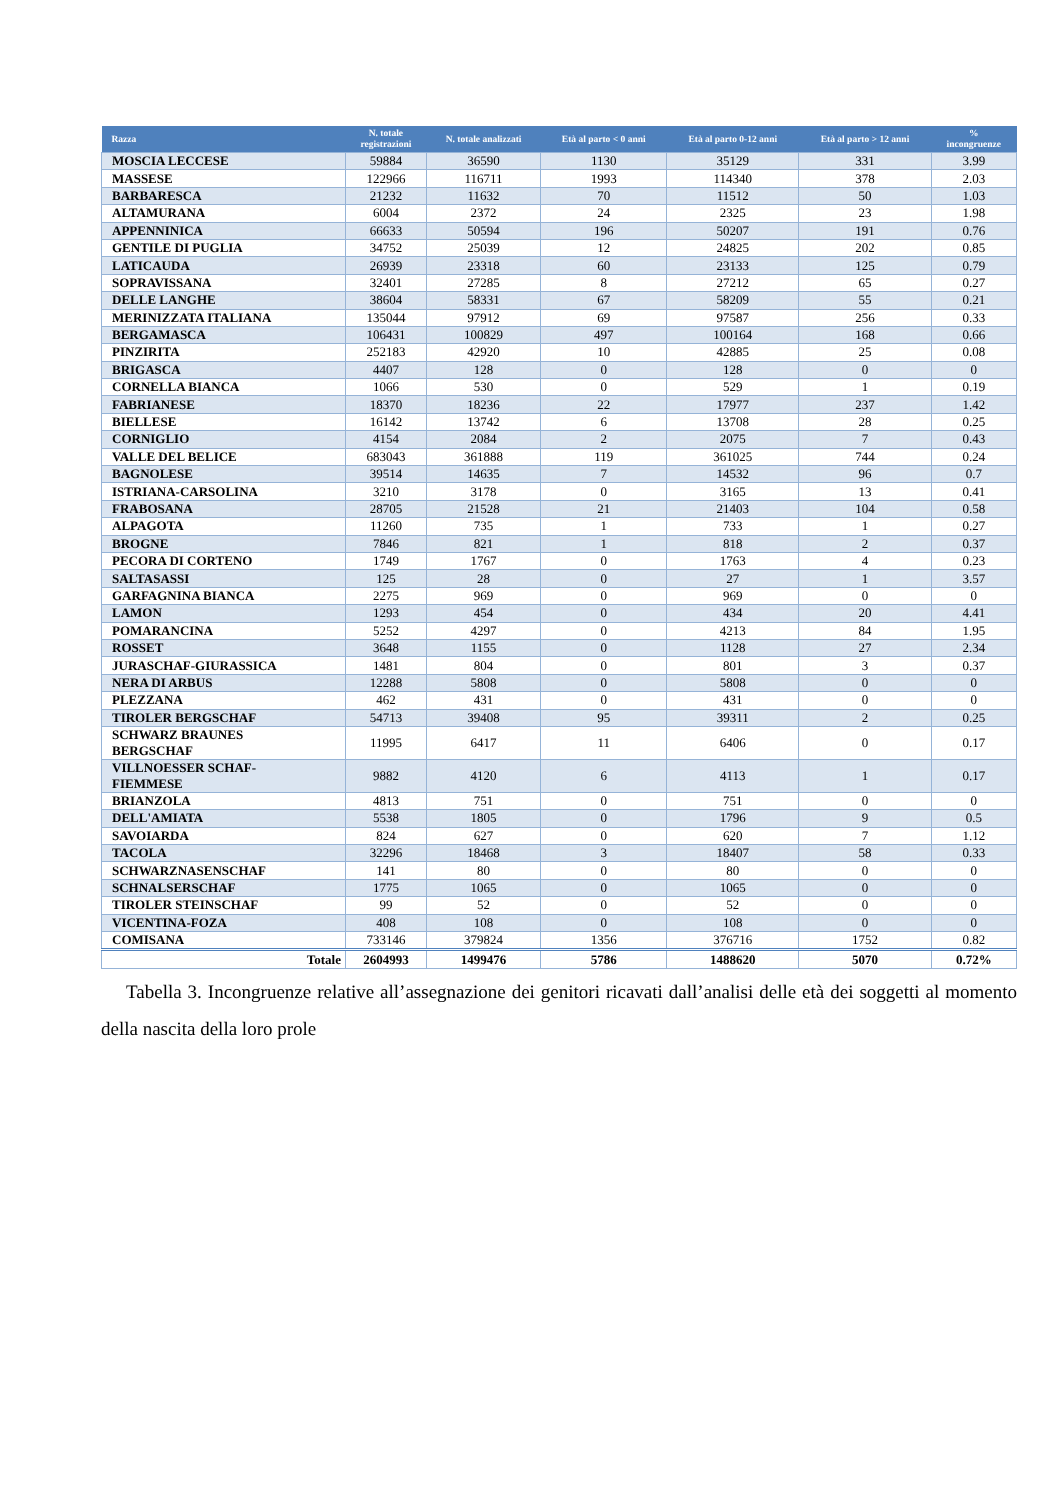| Razza | N. totale registrazioni | N. totale analizzati | Età al parto < 0 anni | Età al parto 0-12 anni | Età al parto > 12 anni | % incongruenze |
| --- | --- | --- | --- | --- | --- | --- |
| MOSCIA LECCESE | 59884 | 36590 | 1130 | 35129 | 331 | 3.99 |
| MASSESE | 122966 | 116711 | 1993 | 114340 | 378 | 2.03 |
| BARBARESCA | 21232 | 11632 | 70 | 11512 | 50 | 1.03 |
| ALTAMURANA | 6004 | 2372 | 24 | 2325 | 23 | 1.98 |
| APPENNINICA | 66633 | 50594 | 196 | 50207 | 191 | 0.76 |
| GENTILE DI PUGLIA | 34752 | 25039 | 12 | 24825 | 202 | 0.85 |
| LATICAUDA | 26939 | 23318 | 60 | 23133 | 125 | 0.79 |
| SOPRAVISSANA | 32401 | 27285 | 8 | 27212 | 65 | 0.27 |
| DELLE LANGHE | 38604 | 58331 | 67 | 58209 | 55 | 0.21 |
| MERINIZZATA ITALIANA | 135044 | 97912 | 69 | 97587 | 256 | 0.33 |
| BERGAMASCA | 106431 | 100829 | 497 | 100164 | 168 | 0.66 |
| PINZIRITA | 252183 | 42920 | 10 | 42885 | 25 | 0.08 |
| BRIGASCA | 4407 | 128 | 0 | 128 | 0 | 0 |
| CORNELLA BIANCA | 1066 | 530 | 0 | 529 | 1 | 0.19 |
| FABRIANESE | 18370 | 18236 | 22 | 17977 | 237 | 1.42 |
| BIELLESE | 16142 | 13742 | 6 | 13708 | 28 | 0.25 |
| CORNIGLIO | 4154 | 2084 | 2 | 2075 | 7 | 0.43 |
| VALLE DEL BELICE | 683043 | 361888 | 119 | 361025 | 744 | 0.24 |
| BAGNOLESE | 39514 | 14635 | 7 | 14532 | 96 | 0.7 |
| ISTRIANA-CARSOLINA | 3210 | 3178 | 0 | 3165 | 13 | 0.41 |
| FRABOSANA | 28705 | 21528 | 21 | 21403 | 104 | 0.58 |
| ALPAGOTA | 11260 | 735 | 1 | 733 | 1 | 0.27 |
| BROGNE | 7846 | 821 | 1 | 818 | 2 | 0.37 |
| PECORA DI CORTENO | 1749 | 1767 | 0 | 1763 | 4 | 0.23 |
| SALTASASSI | 125 | 28 | 0 | 27 | 1 | 3.57 |
| GARFAGNINA BIANCA | 2275 | 969 | 0 | 969 | 0 | 0 |
| LAMON | 1293 | 454 | 0 | 434 | 20 | 4.41 |
| POMARANCINA | 5252 | 4297 | 0 | 4213 | 84 | 1.95 |
| ROSSET | 3648 | 1155 | 0 | 1128 | 27 | 2.34 |
| JURASCHAF-GIURASSICA | 1481 | 804 | 0 | 801 | 3 | 0.37 |
| NERA DI ARBUS | 12288 | 5808 | 0 | 5808 | 0 | 0 |
| PLEZZANA | 462 | 431 | 0 | 431 | 0 | 0 |
| TIROLER BERGSCHAF | 54713 | 39408 | 95 | 39311 | 2 | 0.25 |
| SCHWARZ BRAUNES BERGSCHAF | 11995 | 6417 | 11 | 6406 | 0 | 0.17 |
| VILLNOESSER SCHAF- FIEMMESE | 9882 | 4120 | 6 | 4113 | 1 | 0.17 |
| BRIANZOLA | 4813 | 751 | 0 | 751 | 0 | 0 |
| DELL'AMIATA | 5538 | 1805 | 0 | 1796 | 9 | 0.5 |
| SAVOIARDA | 824 | 627 | 0 | 620 | 7 | 1.12 |
| TACOLA | 32296 | 18468 | 3 | 18407 | 58 | 0.33 |
| SCHWARZNASENSCHAF | 141 | 80 | 0 | 80 | 0 | 0 |
| SCHNALSERSCHAF | 1775 | 1065 | 0 | 1065 | 0 | 0 |
| TIROLER STEINSCHAF | 99 | 52 | 0 | 52 | 0 | 0 |
| VICENTINA-FOZA | 408 | 108 | 0 | 108 | 0 | 0 |
| COMISANA | 733146 | 379824 | 1356 | 376716 | 1752 | 0.82 |
| Totale | 2604993 | 1499476 | 5786 | 1488620 | 5070 | 0.72% |
Tabella 3. Incongruenze relative all’assegnazione dei genitori ricavati dall’analisi delle età dei soggetti al momento della nascita della loro prole